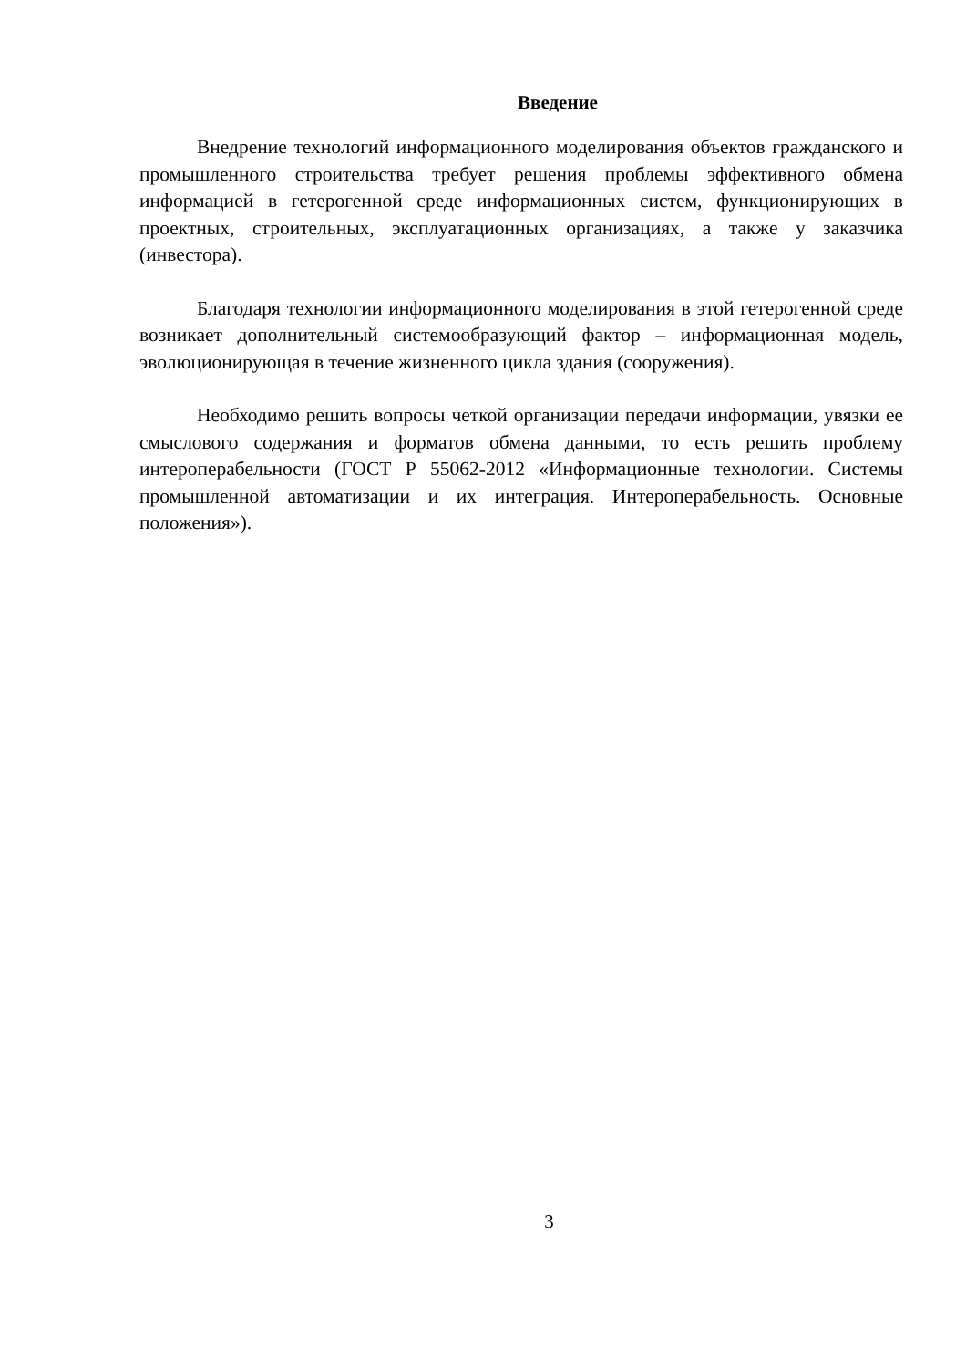Введение
Внедрение технологий информационного моделирования объектов гражданского и промышленного строительства требует решения проблемы эффективного обмена информацией в гетерогенной среде информационных систем, функционирующих в проектных, строительных, эксплуатационных организациях, а также у заказчика (инвестора).
Благодаря технологии информационного моделирования в этой гетерогенной среде возникает дополнительный системообразующий фактор – информационная модель, эволюционирующая в течение жизненного цикла здания (сооружения).
Необходимо решить вопросы четкой организации передачи информации, увязки ее смыслового содержания и форматов обмена данными, то есть решить проблему интероперабельности (ГОСТ Р 55062-2012 «Информационные технологии. Системы промышленной автоматизации и их интеграция. Интероперабельность. Основные положения»).
3